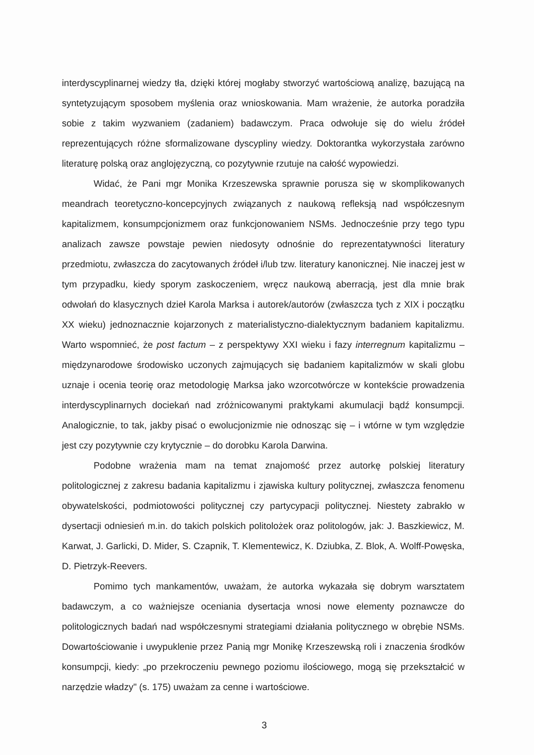interdyscyplinarnej wiedzy tła, dzięki której mogłaby stworzyć wartościową analizę, bazującą na syntetyzującym sposobem myślenia oraz wnioskowania. Mam wrażenie, że autorka poradziła sobie z takim wyzwaniem (zadaniem) badawczym. Praca odwołuje się do wielu źródeł reprezentujących różne sformalizowane dyscypliny wiedzy. Doktorantka wykorzystała zarówno literaturę polską oraz anglojęzyczną, co pozytywnie rzutuje na całość wypowiedzi.
Widać, że Pani mgr Monika Krzeszewska sprawnie porusza się w skomplikowanych meandrach teoretyczno-koncepcyjnych związanych z naukową refleksją nad współczesnym kapitalizmem, konsumpcjonizmem oraz funkcjonowaniem NSMs. Jednocześnie przy tego typu analizach zawsze powstaje pewien niedosyty odnośnie do reprezentatywności literatury przedmiotu, zwłaszcza do zacytowanych źródeł i/lub tzw. literatury kanonicznej. Nie inaczej jest w tym przypadku, kiedy sporym zaskoczeniem, wręcz naukową aberracją, jest dla mnie brak odwołań do klasycznych dzieł Karola Marksa i autorek/autorów (zwłaszcza tych z XIX i początku XX wieku) jednoznacznie kojarzonych z materialistyczno-dialektycznym badaniem kapitalizmu. Warto wspomnieć, że post factum – z perspektywy XXI wieku i fazy interregnum kapitalizmu – międzynarodowe środowisko uczonych zajmujących się badaniem kapitalizmów w skali globu uznaje i ocenia teorię oraz metodologię Marksa jako wzorcotwórcze w kontekście prowadzenia interdyscyplinarnych dociekań nad zróżnicowanymi praktykami akumulacji bądź konsumpcji. Analogicznie, to tak, jakby pisać o ewolucjonizmie nie odnosząc się – i wtórne w tym względzie jest czy pozytywnie czy krytycznie – do dorobku Karola Darwina.
Podobne wrażenia mam na temat znajomość przez autorkę polskiej literatury politologicznej z zakresu badania kapitalizmu i zjawiska kultury politycznej, zwłaszcza fenomenu obywatelskości, podmiotowości politycznej czy partycypacji politycznej. Niestety zabrakło w dysertacji odniesień m.in. do takich polskich politolożek oraz politologów, jak: J. Baszkiewicz, M. Karwat, J. Garlicki, D. Mider, S. Czapnik, T. Klementewicz, K. Dziubka, Z. Blok, A. Wolff-Powęska, D. Pietrzyk-Reevers.
Pomimo tych mankamentów, uważam, że autorka wykazała się dobrym warsztatem badawczym, a co ważniejsze oceniania dysertacja wnosi nowe elementy poznawcze do politologicznych badań nad współczesnymi strategiami działania politycznego w obrębie NSMs. Dowartościowanie i uwypuklenie przez Panią mgr Monikę Krzeszewską roli i znaczenia środków konsumpcji, kiedy: „po przekroczeniu pewnego poziomu ilościowego, mogą się przekształcić w narzędzie władzy" (s. 175) uważam za cenne i wartościowe.
3